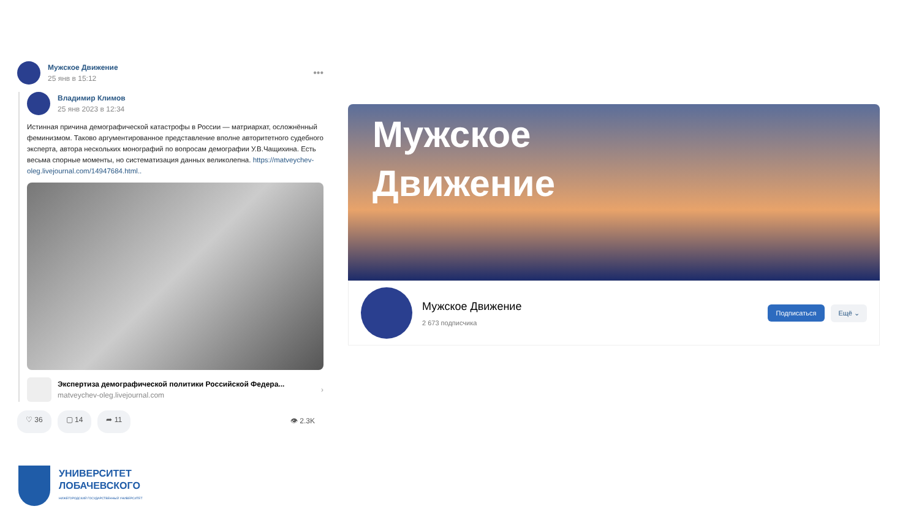Мужское Движение
25 янв в 15:12
•••
Владимир Климов
25 янв 2023 в 12:34
Истинная причина демографической катастрофы в России — матриархат, осложнённый феминизмом. Таково аргументированное представление вполне авторитетного судебного эксперта, автора нескольких монографий по вопросам демографии У.В.Чащихина. Есть весьма спорные моменты, но систематизация данных великолепна. https://matveychev-oleg.livejournal.com/14947684.html..
Экспертиза демографической политики Российской Федера...
matveychev-oleg.livejournal.com
›
♡ 36 ▢ 14 ➦ 11 👁 2.3K
Мужское
Движение
Мужское Движение
2 673 подписчика
Подписаться Ещё ⌄
УНИВЕРСИТЕТ
ЛОБАЧЕВСКОГО
НИЖЕГОРОДСКИЙ ГОСУДАРСТВЕННЫЙ УНИВЕРСИТЕТ